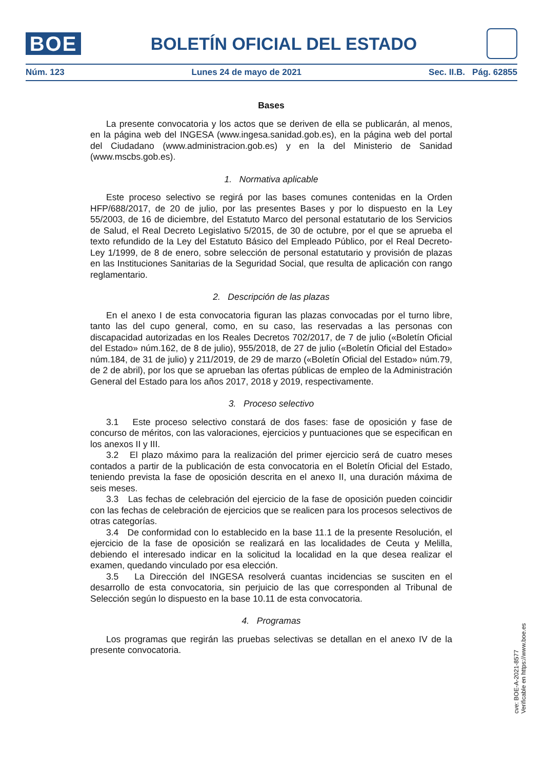BOE
BOLETÍN OFICIAL DEL ESTADO
Núm. 123 Lunes 24 de mayo de 2021 Sec. II.B. Pág. 62855
Bases
La presente convocatoria y los actos que se deriven de ella se publicarán, al menos, en la página web del INGESA (www.ingesa.sanidad.gob.es), en la página web del portal del Ciudadano (www.administracion.gob.es) y en la del Ministerio de Sanidad (www.mscbs.gob.es).
1. Normativa aplicable
Este proceso selectivo se regirá por las bases comunes contenidas en la Orden HFP/688/2017, de 20 de julio, por las presentes Bases y por lo dispuesto en la Ley 55/2003, de 16 de diciembre, del Estatuto Marco del personal estatutario de los Servicios de Salud, el Real Decreto Legislativo 5/2015, de 30 de octubre, por el que se aprueba el texto refundido de la Ley del Estatuto Básico del Empleado Público, por el Real Decreto-Ley 1/1999, de 8 de enero, sobre selección de personal estatutario y provisión de plazas en las Instituciones Sanitarias de la Seguridad Social, que resulta de aplicación con rango reglamentario.
2. Descripción de las plazas
En el anexo I de esta convocatoria figuran las plazas convocadas por el turno libre, tanto las del cupo general, como, en su caso, las reservadas a las personas con discapacidad autorizadas en los Reales Decretos 702/2017, de 7 de julio («Boletín Oficial del Estado» núm.162, de 8 de julio), 955/2018, de 27 de julio («Boletín Oficial del Estado» núm.184, de 31 de julio) y 211/2019, de 29 de marzo («Boletín Oficial del Estado» núm.79, de 2 de abril), por los que se aprueban las ofertas públicas de empleo de la Administración General del Estado para los años 2017, 2018 y 2019, respectivamente.
3. Proceso selectivo
3.1 Este proceso selectivo constará de dos fases: fase de oposición y fase de concurso de méritos, con las valoraciones, ejercicios y puntuaciones que se especifican en los anexos II y III.
3.2 El plazo máximo para la realización del primer ejercicio será de cuatro meses contados a partir de la publicación de esta convocatoria en el Boletín Oficial del Estado, teniendo prevista la fase de oposición descrita en el anexo II, una duración máxima de seis meses.
3.3 Las fechas de celebración del ejercicio de la fase de oposición pueden coincidir con las fechas de celebración de ejercicios que se realicen para los procesos selectivos de otras categorías.
3.4 De conformidad con lo establecido en la base 11.1 de la presente Resolución, el ejercicio de la fase de oposición se realizará en las localidades de Ceuta y Melilla, debiendo el interesado indicar en la solicitud la localidad en la que desea realizar el examen, quedando vinculado por esa elección.
3.5 La Dirección del INGESA resolverá cuantas incidencias se susciten en el desarrollo de esta convocatoria, sin perjuicio de las que corresponden al Tribunal de Selección según lo dispuesto en la base 10.11 de esta convocatoria.
4. Programas
Los programas que regirán las pruebas selectivas se detallan en el anexo IV de la presente convocatoria.
cve: BOE-A-2021-8577
Verificable en https://www.boe.es